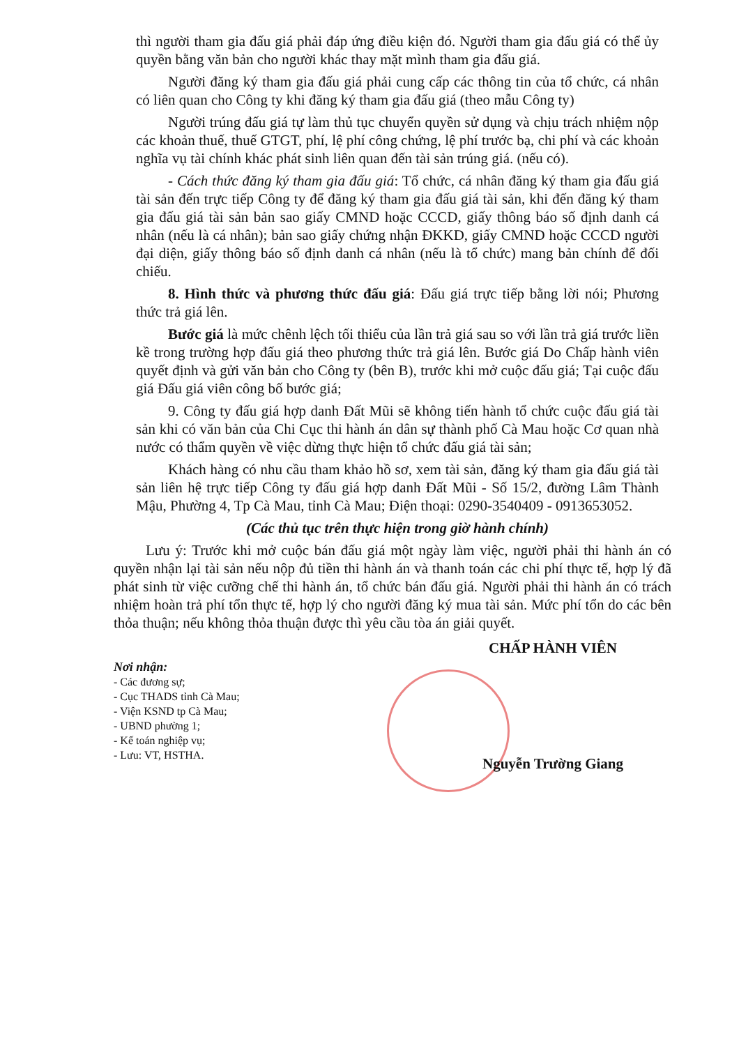thì người tham gia đấu giá phải đáp ứng điều kiện đó. Người tham gia đấu giá có thể ủy quyền bằng văn bản cho người khác thay mặt mình tham gia đấu giá.
Người đăng ký tham gia đấu giá phải cung cấp các thông tin của tổ chức, cá nhân có liên quan cho Công ty khi đăng ký tham gia đấu giá (theo mẫu Công ty)
Người trúng đấu giá tự làm thủ tục chuyển quyền sử dụng và chịu trách nhiệm nộp các khoản thuế, thuế GTGT, phí, lệ phí công chứng, lệ phí trước bạ, chi phí và các khoản nghĩa vụ tài chính khác phát sinh liên quan đến tài sản trúng giá. (nếu có).
- Cách thức đăng ký tham gia đấu giá: Tổ chức, cá nhân đăng ký tham gia đấu giá tài sản đến trực tiếp Công ty để đăng ký tham gia đấu giá tài sản, khi đến đăng ký tham gia đấu giá tài sản bản sao giấy CMND hoặc CCCD, giấy thông báo số định danh cá nhân (nếu là cá nhân); bản sao giấy chứng nhận ĐKKD, giấy CMND hoặc CCCD người đại diện, giấy thông báo số định danh cá nhân (nếu là tổ chức) mang bản chính để đối chiếu.
8. Hình thức và phương thức đấu giá: Đấu giá trực tiếp bằng lời nói; Phương thức trả giá lên.
Bước giá là mức chênh lệch tối thiểu của lần trả giá sau so với lần trả giá trước liền kề trong trường hợp đấu giá theo phương thức trả giá lên. Bước giá Do Chấp hành viên quyết định và gửi văn bản cho Công ty (bên B), trước khi mở cuộc đấu giá; Tại cuộc đấu giá Đấu giá viên công bố bước giá;
9. Công ty đấu giá hợp danh Đất Mũi sẽ không tiến hành tổ chức cuộc đấu giá tài sản khi có văn bản của Chi Cục thi hành án dân sự thành phố Cà Mau hoặc Cơ quan nhà nước có thẩm quyền về việc dừng thực hiện tổ chức đấu giá tài sản;
Khách hàng có nhu cầu tham khảo hồ sơ, xem tài sản, đăng ký tham gia đấu giá tài sản liên hệ trực tiếp Công ty đấu giá hợp danh Đất Mũi - Số 15/2, đường Lâm Thành Mậu, Phường 4, Tp Cà Mau, tỉnh Cà Mau; Điện thoại: 0290-3540409 - 0913653052.
(Các thủ tục trên thực hiện trong giờ hành chính)
Lưu ý: Trước khi mở cuộc bán đấu giá một ngày làm việc, người phải thi hành án có quyền nhận lại tài sản nếu nộp đủ tiền thi hành án và thanh toán các chi phí thực tế, hợp lý đã phát sinh từ việc cưỡng chế thi hành án, tổ chức bán đấu giá. Người phải thi hành án có trách nhiệm hoàn trả phí tổn thực tế, hợp lý cho người đăng ký mua tài sản. Mức phí tổn do các bên thỏa thuận; nếu không thỏa thuận được thì yêu cầu tòa án giải quyết.
Nơi nhận:
- Các đương sự;
- Cục THADS tỉnh Cà Mau;
- Viện KSND tp Cà Mau;
- UBND phường 1;
- Kế toán nghiệp vụ;
- Lưu: VT, HSTHA.
CHẤP HÀNH VIÊN
Nguyễn Trường Giang